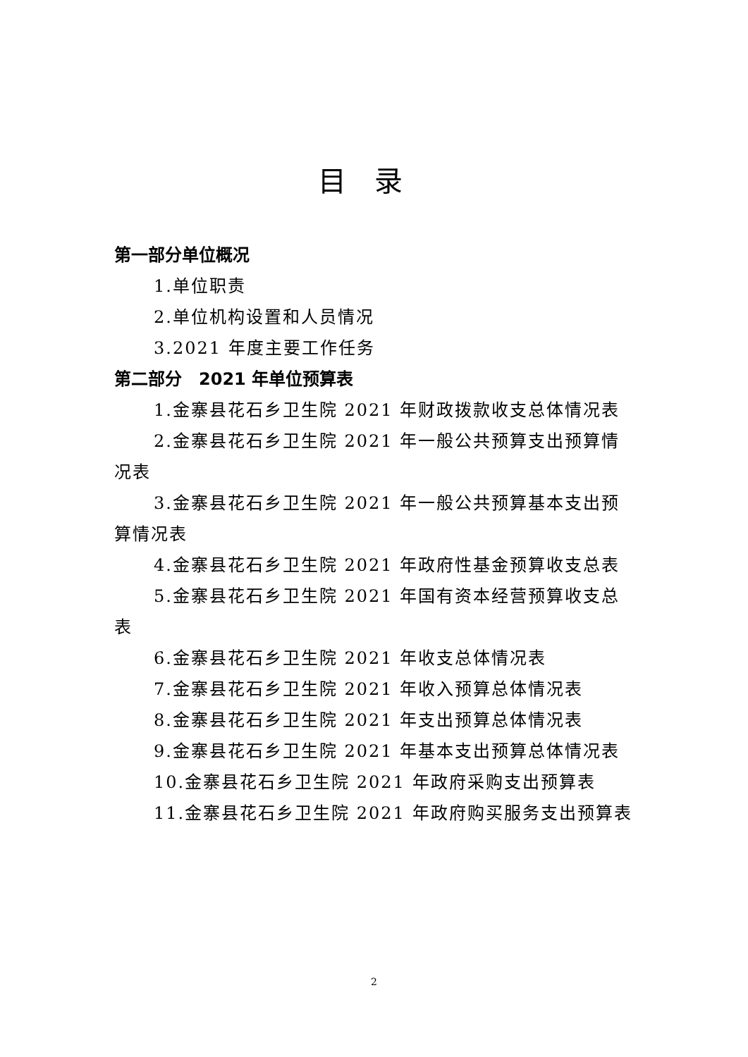目录
第一部分单位概况
1.单位职责
2.单位机构设置和人员情况
3.2021 年度主要工作任务
第二部分　2021 年单位预算表
1.金寨县花石乡卫生院 2021 年财政拨款收支总体情况表
2.金寨县花石乡卫生院 2021 年一般公共预算支出预算情况表
3.金寨县花石乡卫生院 2021 年一般公共预算基本支出预算情况表
4.金寨县花石乡卫生院 2021 年政府性基金预算收支总表
5.金寨县花石乡卫生院 2021 年国有资本经营预算收支总表
6.金寨县花石乡卫生院 2021 年收支总体情况表
7.金寨县花石乡卫生院 2021 年收入预算总体情况表
8.金寨县花石乡卫生院 2021 年支出预算总体情况表
9.金寨县花石乡卫生院 2021 年基本支出预算总体情况表
10.金寨县花石乡卫生院 2021 年政府采购支出预算表
11.金寨县花石乡卫生院 2021 年政府购买服务支出预算表
2